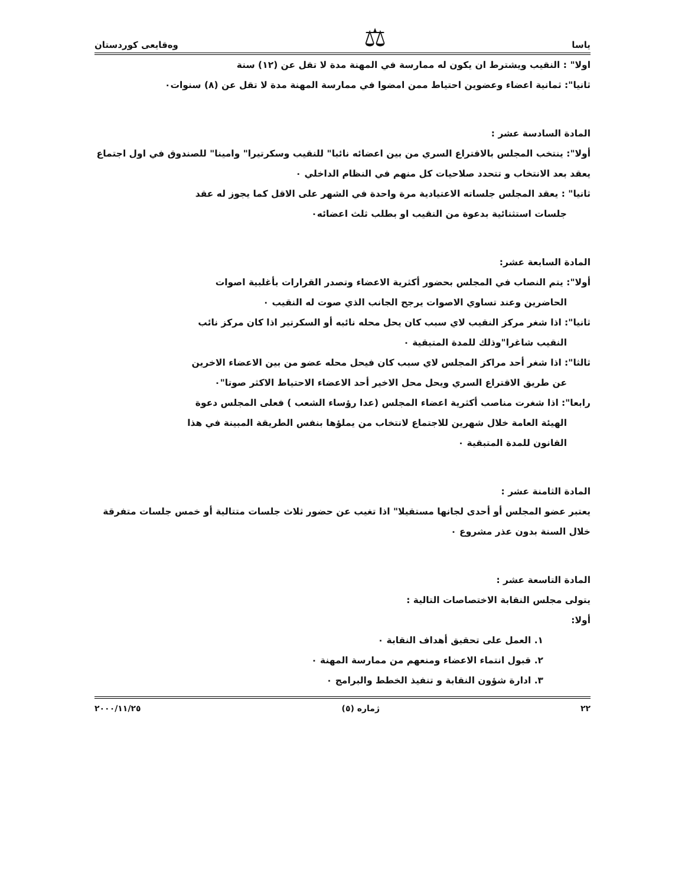ياسا ⚖ وەقایعی كوردستان
اولا" : النقيب ويشترط ان يكون له ممارسة في المهنة مدة لا تقل عن (١٢) سنة
ثانيا": ثمانية اعضاء وعضوين احتياط ممن امضوا في ممارسة المهنة مدة لا تقل عن (٨) سنوات٠
المادة السادسة عشر :
أولا": ينتخب المجلس بالاقتراع السري من بين اعضائه نائبا" للنقيب وسكرتيرا" وامينا" للصندوق في اول اجتماع يعقد بعد الانتخاب و تتحدد صلاحيات كل منهم في النظام الداخلي ٠
ثانيا" : يعقد المجلس جلساته الاعتيادية مرة واحدة في الشهر على الاقل كما يجوز له عقد
جلسات استثنائية بدعوة من النقيب او بطلب ثلث اعضائه٠
المادة السابعة عشر:
أولا": يتم النصاب في المجلس بحضور أكثرية الاعضاء وتصدر القرارات بأغلبية اصوات
الحاضرين وعند تساوي الاصوات يرجح الجانب الذي صوت له النقيب ٠
ثانيا": اذا شغر مركز النقيب لاي سبب كان يحل محله نائبه أو السكرتير اذا كان مركز نائب
النقيب شاغرا"وذلك للمدة المتبقية ٠
ثالثا": اذا شغر أحد مراكز المجلس لاي سبب كان فيحل محله عضو من بين الاعضاء الاخرين
عن طريق الاقتراع السري ويحل محل الاخير أحد الاعضاء الاحتياط الاكثر صوتا"٠
رابعا": اذا شغرت مناصب أكثرية اعضاء المجلس (عدا رؤساء الشعب ) فعلى المجلس دعوة
الهيئة العامة خلال شهرين للاجتماع لانتخاب من يملؤها بنفس الطريقة المبينة في هذا
القانون للمدة المتبقية ٠
المادة الثامنة عشر :
يعتبر عضو المجلس أو أحدى لجانها مستقيلا" اذا تغيب عن حضور ثلاث جلسات متتالية أو خمس جلسات متفرقة خلال السنة بدون عذر مشروع ٠
المادة التاسعة عشر :
يتولى مجلس النقابة الاختصاصات التالية :
أولا:
١. العمل على تحقيق أهداف النقابة ٠
٢. قبول انتماء الاعضاء ومنعهم من ممارسة المهنة ٠
٣. ادارة شؤون النقابة و تنفيذ الخطط والبرامج ٠
٢٢ ژماره (٥) ٢٠٠٠/١١/٢٥